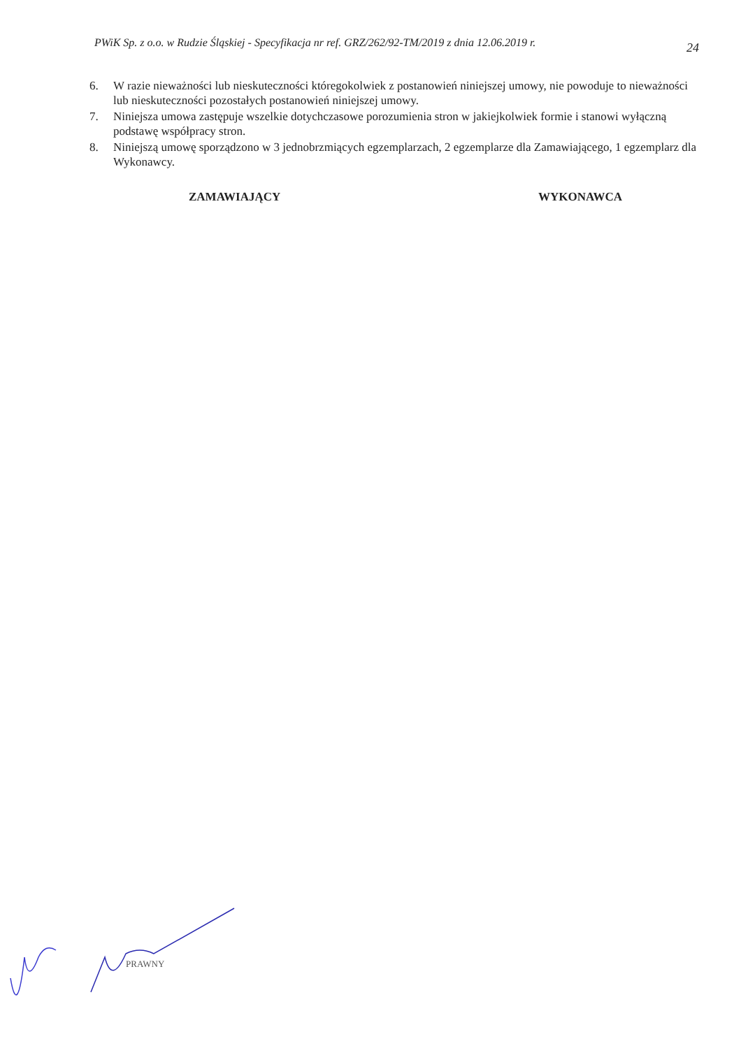PWiK Sp. z o.o. w Rudzie Śląskiej - Specyfikacja nr ref. GRZ/262/92-TM/2019 z dnia 12.06.2019 r. 24
6. W razie nieważności lub nieskuteczności któregokolwiek z postanowień niniejszej umowy, nie powoduje to nieważności lub nieskuteczności pozostałych postanowień niniejszej umowy.
7. Niniejsza umowa zastępuje wszelkie dotychczasowe porozumienia stron w jakiejkolwiek formie i stanowi wyłączną podstawę współpracy stron.
8. Niniejszą umowę sporządzono w 3 jednobrzmiących egzemplarzach, 2 egzemplarze dla Zamawiającego, 1 egzemplarz dla Wykonawcy.
ZAMAWIAJĄCY WYKONAWCA
PRAWNY